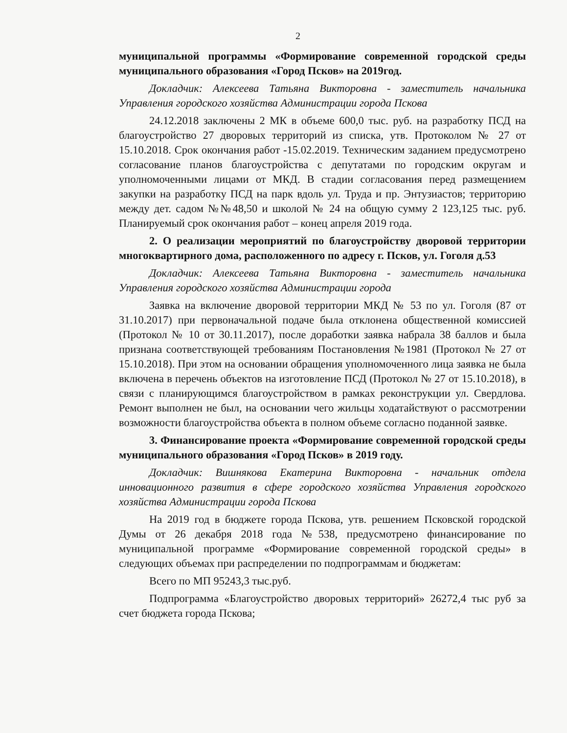2
муниципальной программы «Формирование современной городской среды муниципального образования «Город Псков» на 2019год.
Докладчик: Алексеева Татьяна Викторовна - заместитель начальника Управления городского хозяйства Администрации города Пскова
24.12.2018 заключены 2 МК в объеме 600,0 тыс. руб. на разработку ПСД на благоустройство 27 дворовых территорий из списка, утв. Протоколом № 27 от 15.10.2018. Срок окончания работ -15.02.2019. Техническим заданием предусмотрено согласование планов благоустройства с депутатами по городским округам и уполномоченными лицами от МКД. В стадии согласования перед размещением закупки на разработку ПСД на парк вдоль ул. Труда и пр. Энтузиастов; территорию между дет. садом №№48,50 и школой № 24 на общую сумму 2 123,125 тыс. руб. Планируемый срок окончания работ – конец апреля 2019 года.
2. О реализации мероприятий по благоустройству дворовой территории многоквартирного дома, расположенного по адресу г. Псков, ул. Гоголя д.53
Докладчик: Алексеева Татьяна Викторовна - заместитель начальника Управления городского хозяйства Администрации города
Заявка на включение дворовой территории МКД № 53 по ул. Гоголя (87 от 31.10.2017) при первоначальной подаче была отклонена общественной комиссией (Протокол № 10 от 30.11.2017), после доработки заявка набрала 38 баллов и была признана соответствующей требованиям Постановления №1981 (Протокол № 27 от 15.10.2018). При этом на основании обращения уполномоченного лица заявка не была включена в перечень объектов на изготовление ПСД (Протокол № 27 от 15.10.2018), в связи с планирующимся благоустройством в рамках реконструкции ул. Свердлова. Ремонт выполнен не был, на основании чего жильцы ходатайствуют о рассмотрении возможности благоустройства объекта в полном объеме согласно поданной заявке.
3. Финансирование проекта «Формирование современной городской среды муниципального образования «Город Псков» в 2019 году.
Докладчик: Вишнякова Екатерина Викторовна - начальник отдела инновационного развития в сфере городского хозяйства Управления городского хозяйства Администрации города Пскова
На 2019 год в бюджете города Пскова, утв. решением Псковской городской Думы от 26 декабря 2018 года №538, предусмотрено финансирование по муниципальной программе «Формирование современной городской среды» в следующих объемах при распределении по подпрограммам и бюджетам:
Всего по МП 95243,3 тыс.руб.
Подпрограмма «Благоустройство дворовых территорий» 26272,4 тыс руб за счет бюджета города Пскова;